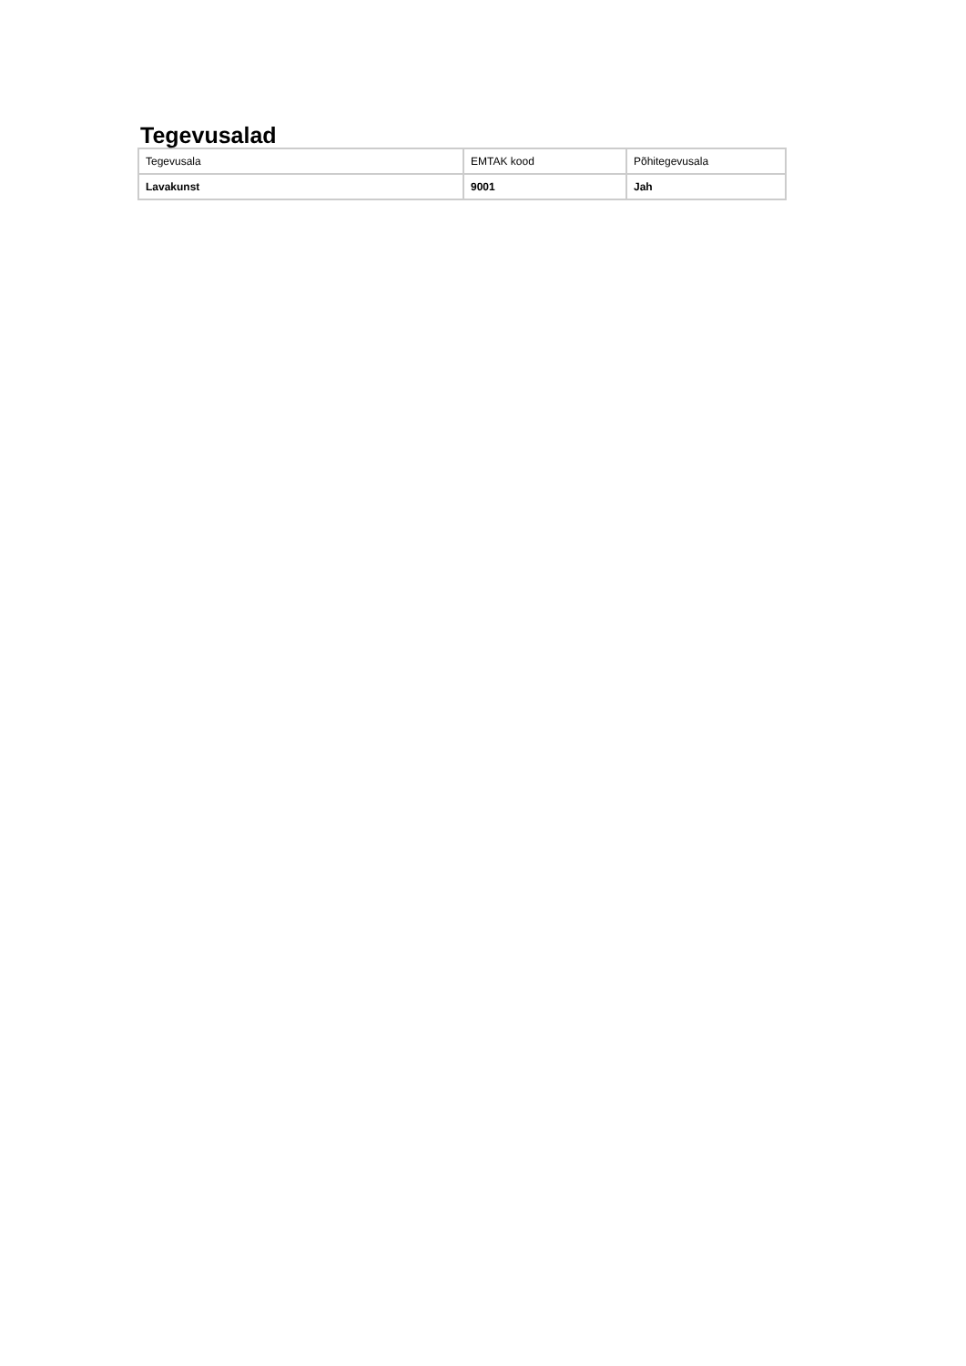Tegevusalad
| Tegevusala | EMTAK kood | Põhitegevusala |
| --- | --- | --- |
| Lavakunst | 9001 | Jah |